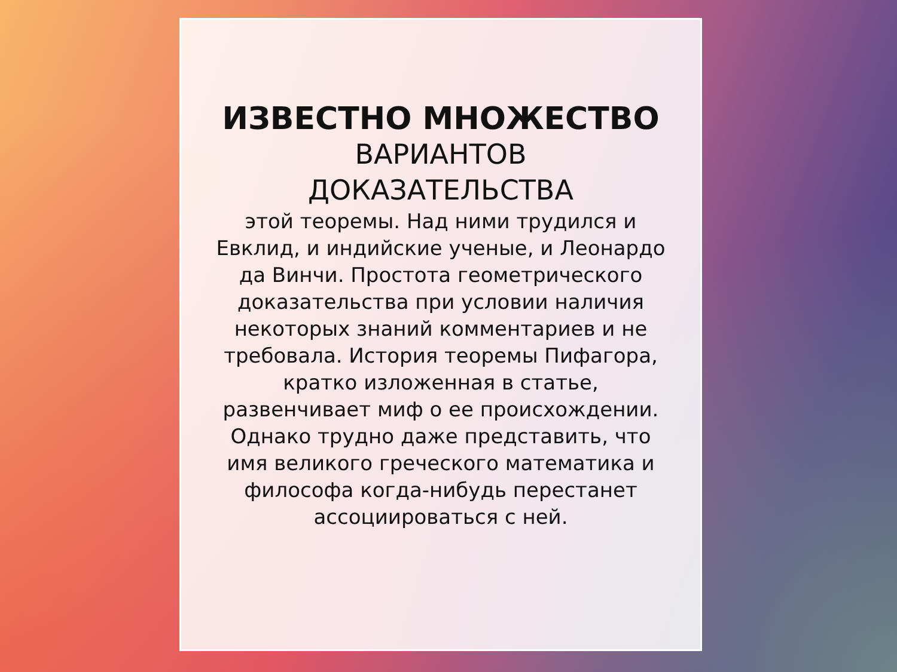ИЗВЕСТНО МНОЖЕСТВО
ВАРИАНТОВ
ДОКАЗАТЕЛЬСТВА
этой теоремы. Над ними трудился и Евклид, и индийские ученые, и Леонардо да Винчи. Простота геометрического доказательства при условии наличия некоторых знаний комментариев и не требовала. История теоремы Пифагора, кратко изложенная в статье, развенчивает миф о ее происхождении. Однако трудно даже представить, что имя великого греческого математика и философа когда-нибудь перестанет ассоциироваться с ней.